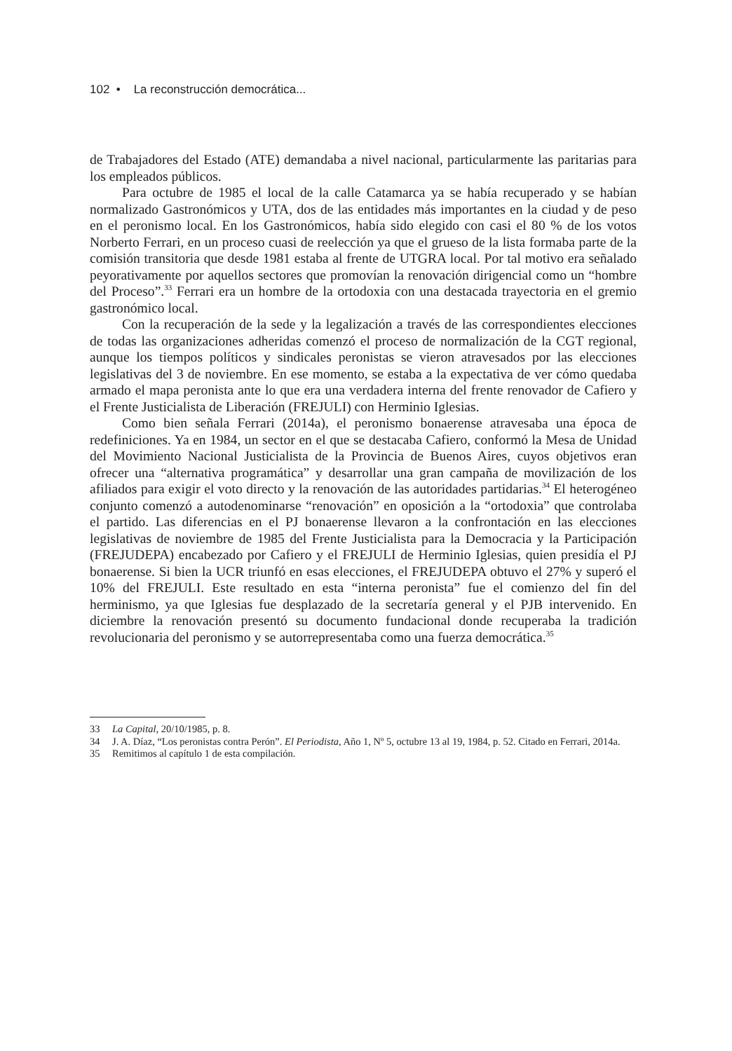102 • La reconstrucción democrática...
de Trabajadores del Estado (ATE) demandaba a nivel nacional, particularmente las paritarias para los empleados públicos.
Para octubre de 1985 el local de la calle Catamarca ya se había recuperado y se habían normalizado Gastronómicos y UTA, dos de las entidades más importantes en la ciudad y de peso en el peronismo local. En los Gastronómicos, había sido elegido con casi el 80 % de los votos Norberto Ferrari, en un proceso cuasi de reelección ya que el grueso de la lista formaba parte de la comisión transitoria que desde 1981 estaba al frente de UTGRA local. Por tal motivo era señalado peyorativamente por aquellos sectores que promovían la renovación dirigencial como un “hombre del Proceso”.<sup>33</sup> Ferrari era un hombre de la ortodoxia con una destacada trayectoria en el gremio gastronómico local.
Con la recuperación de la sede y la legalización a través de las correspondientes elecciones de todas las organizaciones adheridas comenzó el proceso de normalización de la CGT regional, aunque los tiempos políticos y sindicales peronistas se vieron atravesados por las elecciones legislativas del 3 de noviembre. En ese momento, se estaba a la expectativa de ver cómo quedaba armado el mapa peronista ante lo que era una verdadera interna del frente renovador de Cafiero y el Frente Justicialista de Liberación (FREJULI) con Herminio Iglesias.
Como bien señala Ferrari (2014a), el peronismo bonaerense atravesaba una época de redefiniciones. Ya en 1984, un sector en el que se destacaba Cafiero, conformó la Mesa de Unidad del Movimiento Nacional Justicialista de la Provincia de Buenos Aires, cuyos objetivos eran ofrecer una “alternativa programática” y desarrollar una gran campaña de movilización de los afiliados para exigir el voto directo y la renovación de las autoridades partidarias.<sup>34</sup> El heterogéneo conjunto comenzó a autodenominarse “renovación” en oposición a la “ortodoxia” que controlaba el partido. Las diferencias en el PJ bonaerense llevaron a la confrontación en las elecciones legislativas de noviembre de 1985 del Frente Justicialista para la Democracia y la Participación (FREJUDEPA) encabezado por Cafiero y el FREJULI de Herminio Iglesias, quien presidía el PJ bonaerense. Si bien la UCR triunfó en esas elecciones, el FREJUDEPA obtuvo el 27% y superó el 10% del FREJULI. Este resultado en esta “interna peronista” fue el comienzo del fin del herminismo, ya que Iglesias fue desplazado de la secretaría general y el PJB intervenido. En diciembre la renovación presentó su documento fundacional donde recuperaba la tradición revolucionaria del peronismo y se autorrepresentaba como una fuerza democrática.<sup>35</sup>
33 La Capital, 20/10/1985, p. 8.
34 J. A. Díaz, “Los peronistas contra Perón”. El Periodista, Año 1, Nº 5, octubre 13 al 19, 1984, p. 52. Citado en Ferrari, 2014a.
35 Remitimos al capítulo 1 de esta compilación.